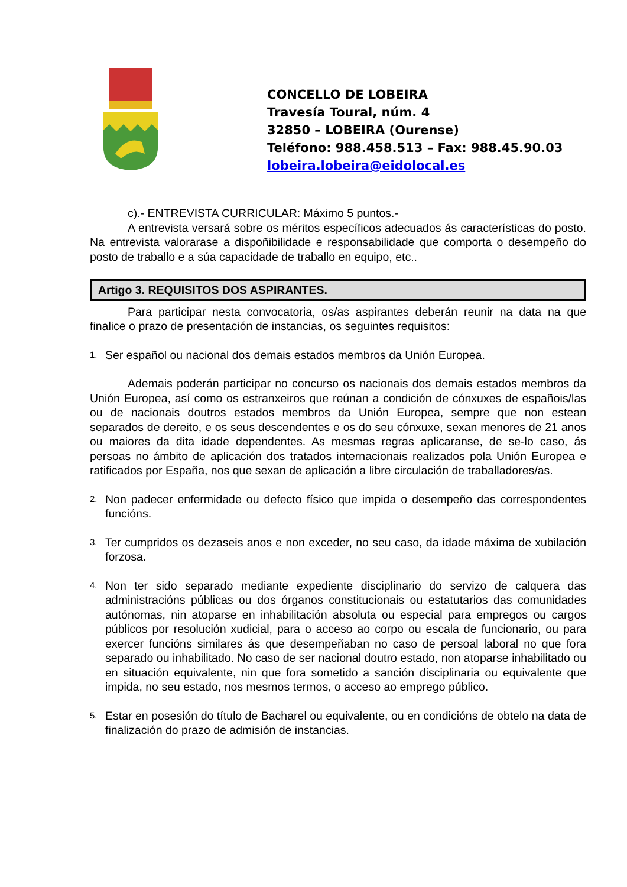CONCELLO DE LOBEIRA
Travesía Toural, núm. 4
32850 – LOBEIRA (Ourense)
Teléfono: 988.458.513 – Fax: 988.45.90.03
lobeira.lobeira@eidolocal.es
c).- ENTREVISTA CURRICULAR: Máximo 5 puntos.-
A entrevista versará sobre os méritos específicos adecuados ás características do posto. Na entrevista valorarase a dispoñibilidade e responsabilidade que comporta o desempeño do posto de traballo e a súa capacidade de traballo en equipo, etc..
Artigo 3. REQUISITOS DOS ASPIRANTES.
Para participar nesta convocatoria, os/as aspirantes deberán reunir na data na que finalice o prazo de presentación de instancias, os seguintes requisitos:
1. Ser español ou nacional dos demais estados membros da Unión Europea.
Ademais poderán participar no concurso os nacionais dos demais estados membros da Unión Europea, así como os estranxeiros que reúnan a condición de cónxuxes de españois/las ou de nacionais doutros estados membros da Unión Europea, sempre que non estean separados de dereito, e os seus descendentes e os do seu cónxuxe, sexan menores de 21 anos ou maiores da dita idade dependentes. As mesmas regras aplicaranse, de se-lo caso, ás persoas no ámbito de aplicación dos tratados internacionais realizados pola Unión Europea e ratificados por España, nos que sexan de aplicación a libre circulación de traballadores/as.
2. Non padecer enfermidade ou defecto físico que impida o desempeño das correspondentes funcións.
3. Ter cumpridos os dezaseis anos e non exceder, no seu caso, da idade máxima de xubilación forzosa.
4. Non ter sido separado mediante expediente disciplinario do servizo de calquera das administracións públicas ou dos órganos constitucionais ou estatutarios das comunidades autónomas, nin atoparse en inhabilitación absoluta ou especial para empregos ou cargos públicos por resolución xudicial, para o acceso ao corpo ou escala de funcionario, ou para exercer funcións similares ás que desempeñaban no caso de persoal laboral no que fora separado ou inhabilitado. No caso de ser nacional doutro estado, non atoparse inhabilitado ou en situación equivalente, nin que fora sometido a sanción disciplinaria ou equivalente que impida, no seu estado, nos mesmos termos, o acceso ao emprego público.
5. Estar en posesión do título de Bacharel ou equivalente, ou en condicións de obtelo na data de finalización do prazo de admisión de instancias.